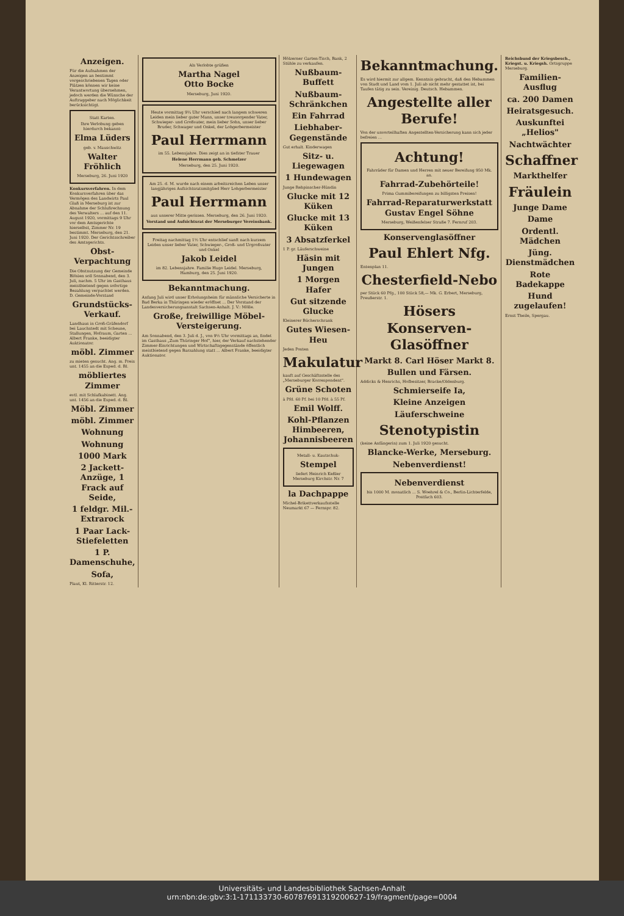Anzeigen.
Für die Aufnahmen der Anzeigen an bestimmt vorgeschriebenen Tagen oder Plätzen können wir keine Verantwortung übernehmen, jedoch werden die Wünsche der Auftraggeber nach Möglichkeit berücksichtigt.
Statt Karten.
Ihre Verlobung geben hierdurch bekannt:
Elma Lüders
geb. v. Mauschwitz
Walter Fröhlich
Merseburg, 26. Juni 1920
Konkursverfahren. In dem Konkursverfahren über das Vermögen des Landwirts Paul Glaß in Merseburg ist zur Abnahme der Schlußrechnung des Verwalters ... auf den 11. August 1920, vormittags 9 Uhr vor dem Amtsgerichte hierselbst, Zimmer Nr. 19 bestimmt. Merseburg, den 21. Juni 1920. Der Gerichtsschreiber des Amtsgerichts.
Obst-Verpachtung
Die Obstnutzung der Gemeinde Blösien soll Sonnabend, den 3. Juli, nachm. 5 Uhr im Gasthaus meistbietend gegen sofortige Bezahlung verpachtet werden. D. Gemeinde-Vorstand
Grundstücks-Verkauf.
Landhaus in Groß-Gräfendorf bei Lauchstedt mit Scheune, Stallungen, Hofraum, Garten ... Albert Franke, beeidigter Auktionator.
möbl. Zimmer
zu mieten gesucht. Ang. m. Preis unt. 1455 an die Exped. d. Bl.
möbliertes Zimmer
evtl. mit Schlafkabinett. Ang. unt. 1456 an die Exped. d. Bl.
Möbl. Zimmer
möbl. Zimmer
Wohnung
Wohnung
1000 Mark
2 Jackett-Anzüge, 1 Frack auf Seide,
1 feldgr. Mil.-Extrarock
1 Paar Lack-Stiefeletten
1 P. Damenschuhe,
Sofa,
Plaut, Kl. Ritterstr. 12.
Als Verlobte grüßen
Martha Nagel
Otto Bocke
Merseburg, Juni 1920.
Heute vormittag 9¼ Uhr verschied nach langem schweren Leiden mein lieber guter Mann, unser treusorgender Vater, Schwieger- und Großvater, mein lieber Sohn, unser lieber Bruder, Schwager und Onkel, der Lohgerbermeister
Paul Herrmann
im 55. Lebensjahre. Dies zeigt an in tiefster Trauer
Helene Herrmann geb. Schmelzer
Merseburg, den 25. Juni 1920.
Am 25. d. M. wurde nach einem arbeitsreichen Leben unser langjähriges Aufsichtsratsmitglied Herr Lohgerbermeister
Paul Herrmann
aus unserer Mitte gerissen. Merseburg, den 26. Juni 1920.
Vorstand und Aufsichtsrat der Merseburger Vereinsbank.
Freitag nachmittag 1½ Uhr entschlief sanft nach kurzem Leiden unser lieber Vater, Schwieger-, Groß- und Urgroßvater und Onkel
Jakob Leidel
im 82. Lebensjahre. Familie Hugo Leidel. Merseburg, Hamburg, den 25. Juni 1920.
Bekanntmachung.
Anfang Juli wird unser Erholungsheim für männliche Versicherte in Bad Berka in Thüringen wieder eröffnet ... Der Vorstand der Landesversicherungsanstalt Sachsen-Anhalt. J. V.: Mölle.
Große, freiwillige Möbel-Versteigerung.
Am Sonnabend, den 3. Juli d. J., von 9½ Uhr vormittags an, findet im Gasthaus „Zum Thüringer Hof", hier, der Verkauf nachstehender Zimmer-Einrichtungen und Wirtschaftsgegenstände öffentlich meistbietend gegen Barzahlung statt ... Albert Franke, beeidigter Auktionator.
Hölzerner Garten-Tisch, Bank, 2 Stühle zu verkaufen.
Nußbaum-Buffett
Nußbaum-Schränkchen
Ein Fahrrad
Liebhaber-Gegenstände
Gut erhalt. Kinderwagen
Sitz- u. Liegewagen
1 Hundewagen
Junge Rehpinscher-Hündin
Glucke mit 12 Küken
Glucke mit 13 Küken
3 Absatzferkel
1 P. gr. Läuferschweine
Häsin mit Jungen
1 Morgen Hafer
Gut sitzende Glucke
Kleinerer Bücherschrank
Gutes Wiesen-Heu
Jeden Posten
Makulatur
kauft auf Geschäftsstelle des „Merseburger Korrespondent".
Grüne Schoten
à Pfd. 60 Pf. bei 10 Pfd. à 55 Pf.
Emil Wolff.
Kohl-Pflanzen Himbeeren, Johannisbeeren
Metall- u. Kautschuk-
Stempel
liefert Heinrich Keßler Merseburg Kirchstr. Nr. 7
la Dachpappe
Michel-Brikettverkaufsstelle Neumarkt 67 — Fernspr. 82.
Bekanntmachung.
Es wird hiermit zur allgem. Kenntnis gebracht, daß den Hebammen von Stadt und Land vom 1. Juli ab nicht mehr gestattet ist, bei Taufen tätig zu sein. Vereinig. Deutsch. Hebammen.
Angestellte aller Berufe!
Von der unvorteilhaften Angestellten-Versicherung kann sich jeder befreien ...
Achtung!
Fahrräder für Damen und Herren mit neuer Bereifung 950 Mk. an.
Fahrrad-Zubehörteile!
Prima Gummibereifungen zu billigsten Preisen!
Fahrrad-Reparaturwerkstatt Gustav Engel Söhne
Merseburg, Weißenfelser Straße 7. Fernruf 203.
Konservenglasöffner
Paul Ehlert Nfg.
Entenplan 11.
Chesterfield-Nebo
per Stück 60 Pfg., 100 Stück 58,— Mk. G. Erbert, Merseburg, Preußerstr. 1.
Hösers Konserven-Glasöffner
Markt 8. Carl Höser Markt 8.
Bullen und Färsen.
Addicks & Henrichs, Hofbesitzer, Bracke/Oldenburg.
Schmierseife Ia,
Kleine Anzeigen
Läuferschweine
Stenotypistin
(keine Anfängerin) zum 1. Juli 1920 gesucht.
Blancke-Werke, Merseburg.
Nebenverdienst!
Nebenverdienst
bis 1000 M. monatlich ... S. Woehrel & Co., Berlin-Lichterfelde, Postfach 603.
Reichsbund der Kriegsbesch., Kriegst. u. Kriegsh. Ortsgruppe Merseburg.
Familien-Ausflug
ca. 200 Damen
Heiratsgesuch.
Auskunftei „Helios"
Nachtwächter
Schaffner
Markthelfer
Fräulein
Junge Dame
Dame
Ordentl. Mädchen
Jüng. Dienstmädchen
Rote Badekappe
Hund zugelaufen!
Ernst Theile, Spergau.
Universitäts- und Landesbibliothek Sachsen-Anhalt
urn:nbn:de:gbv:3:1-171133730-60787691319200627-19/fragment/page=0004